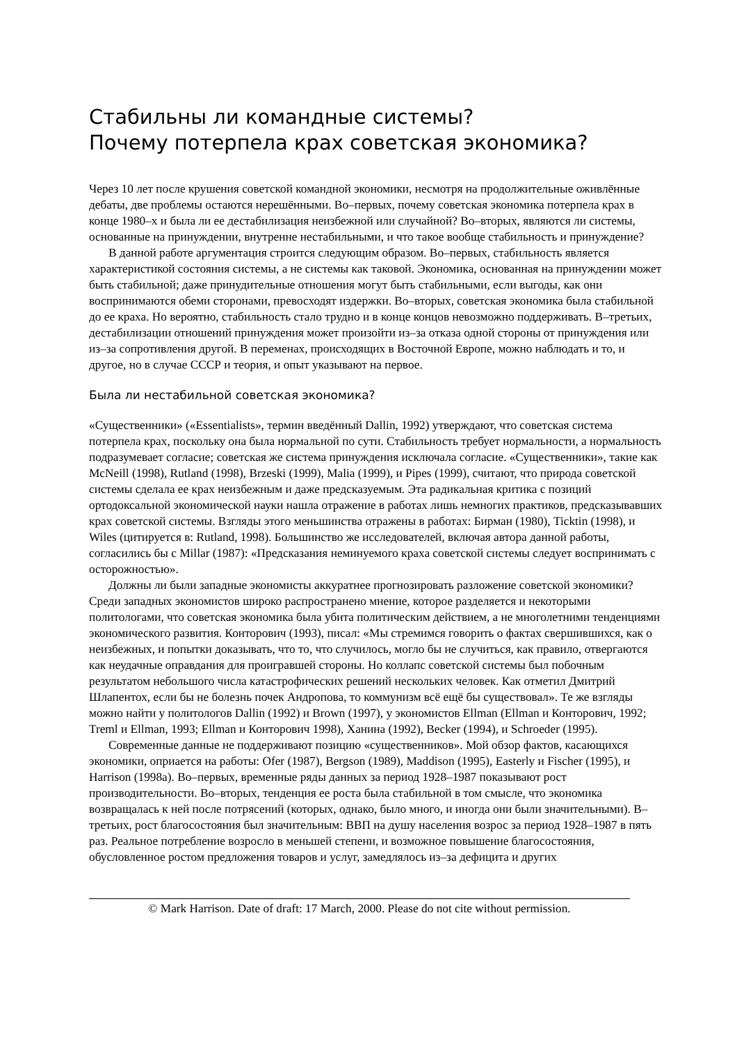Стабильны ли командные системы?
Почему потерпела крах советская экономика?
Через 10 лет после крушения советской командной экономики, несмотря на продолжительные оживлённые дебаты, две проблемы остаются нерешёнными. Во–первых, почему советская экономика потерпела крах в конце 1980–х и была ли ее дестабилизация неизбежной или случайной? Во–вторых, являются ли системы, основанные на принуждении, внутренне нестабильными, и что такое вообще стабильность и принуждение?
В данной работе аргументация строится следующим образом. Во–первых, стабильность является характеристикой состояния системы, а не системы как таковой. Экономика, основанная на принуждении может быть стабильной; даже принудительные отношения могут быть стабильными, если выгоды, как они воспринимаются обеми сторонами, превосходят издержки. Во–вторых, советская экономика была стабильной до ее краха. Но вероятно, стабильность стало трудно и в конце концов невозможно поддерживать. В–третьих, дестабилизации отношений принуждения может произойти из–за отказа одной стороны от принуждения или из–за сопротивления другой. В переменах, происходящих в Восточной Европе, можно наблюдать и то, и другое, но в случае СССР и теория, и опыт указывают на первое.
Была ли нестабильной советская экономика?
«Существенники» («Essentialists», термин введённый Dallin, 1992) утверждают, что советская система потерпела крах, поскольку она была нормальной по сути. Стабильность требует нормальности, а нормальность подразумевает согласие; советская же система принуждения исключала согласие. «Существенники», такие как McNeill (1998), Rutland (1998), Brzeski (1999), Malia (1999), и Pipes (1999), считают, что природа советской системы сделала ее крах неизбежным и даже предсказуемым. Эта радикальная критика с позиций ортодоксальной экономической науки нашла отражение в работах лишь немногих практиков, предсказывавших крах советской системы. Взгляды этого меньшинства отражены в работах: Бирман (1980), Ticktin (1998), и Wiles (цитируется в: Rutland, 1998). Большинство же исследователей, включая автора данной работы, согласились бы с Millar (1987): «Предсказания неминуемого краха советской системы следует воспринимать с осторожностью».
Должны ли были западные экономисты аккуратнее прогнозировать разложение советской экономики? Среди западных экономистов широко распространено мнение, которое разделяется и некоторыми политологами, что советская экономика была убита политическим действием, а не многолетними тенденциями экономического развития. Конторович (1993), писал: «Мы стремимся говорить о фактах свершившихся, как о неизбежных, и попытки доказывать, что то, что случилось, могло бы не случиться, как правило, отвергаются как неудачные оправдания для проигравшей стороны. Но коллапс советской системы был побочным результатом небольшого числа катастрофических решений нескольких человек. Как отметил Дмитрий Шлапентох, если бы не болезнь почек Андропова, то коммунизм всё ещё бы существовал». Те же взгляды можно найти у политологов Dallin (1992) и Brown (1997), у экономистов Ellman (Ellman и Конторович, 1992; Treml и Ellman, 1993; Ellman и Конторович 1998), Ханина (1992), Becker (1994), и Schroeder (1995).
Современные данные не поддерживают позицию «существенников». Мой обзор фактов, касающихся экономики, оприается на работы: Ofer (1987), Bergson (1989), Maddison (1995), Easterly и Fischer (1995), и Harrison (1998a). Во–первых, временные ряды данных за период 1928–1987 показывают рост производительности. Во–вторых, тенденция ее роста была стабильной в том смысле, что экономика возвращалась к ней после потрясений (которых, однако, было много, и иногда они были значительными). В–третьих, рост благосостояния был значительным: ВВП на душу населения возрос за период 1928–1987 в пять раз. Реальное потребление возросло в меньшей степени, и возможное повышение благосостояния, обусловленное ростом предложения товаров и услуг, замедлялось из–за дефицита и других
© Mark Harrison. Date of draft: 17 March, 2000. Please do not cite without permission.